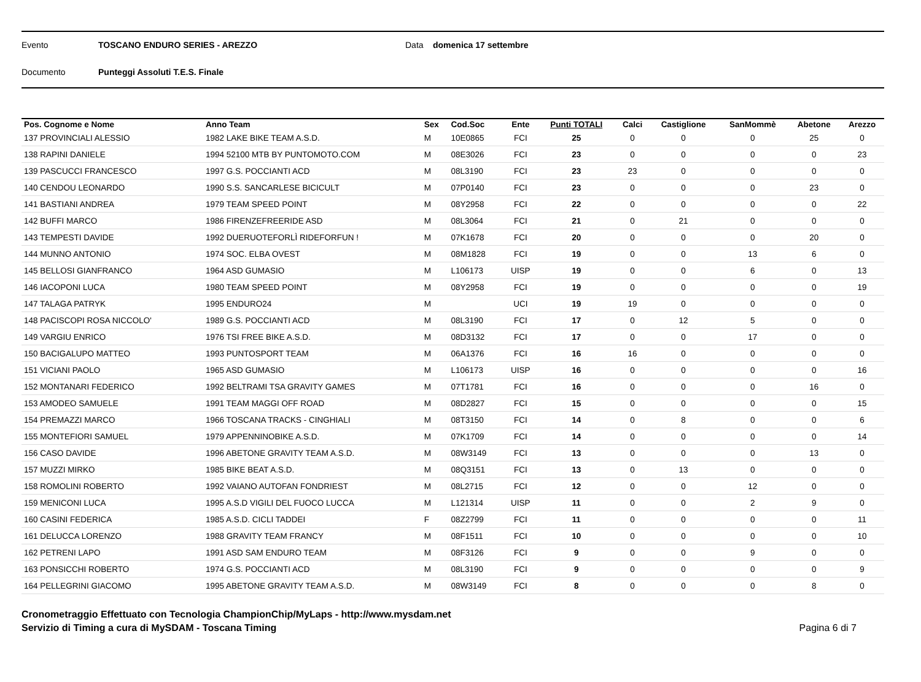Evento TOSCANO ENDURO SERIES - AREZZO Data domenica 17 settembre
Documento Punteggi Assoluti T.E.S. Finale
| Pos. Cognome e Nome | Anno Team | Sex | Cod.Soc | Ente | Punti TOTALI | Calci | Castiglione | SanMommè | Abetone | Arezzo |
| --- | --- | --- | --- | --- | --- | --- | --- | --- | --- | --- |
| 137 PROVINCIALI ALESSIO | 1982 LAKE BIKE TEAM A.S.D. | M | 10E0865 | FCI | 25 | 0 | 0 | 0 | 25 | 0 |
| 138 RAPINI DANIELE | 1994 52100 MTB BY PUNTOMOTO.COM | M | 08E3026 | FCI | 23 | 0 | 0 | 0 | 0 | 23 |
| 139 PASCUCCI FRANCESCO | 1997 G.S. POCCIANTI ACD | M | 08L3190 | FCI | 23 | 23 | 0 | 0 | 0 | 0 |
| 140 CENDOU LEONARDO | 1990 S.S. SANCARLESE BICICULT | M | 07P0140 | FCI | 23 | 0 | 0 | 0 | 23 | 0 |
| 141 BASTIANI ANDREA | 1979 TEAM SPEED POINT | M | 08Y2958 | FCI | 22 | 0 | 0 | 0 | 0 | 22 |
| 142 BUFFI MARCO | 1986 FIRENZEFREERIDE ASD | M | 08L3064 | FCI | 21 | 0 | 21 | 0 | 0 | 0 |
| 143 TEMPESTI DAVIDE | 1992 DUERUOTEFORLÌ RIDEFORFUN ! | M | 07K1678 | FCI | 20 | 0 | 0 | 0 | 20 | 0 |
| 144 MUNNO ANTONIO | 1974 SOC. ELBA OVEST | M | 08M1828 | FCI | 19 | 0 | 0 | 13 | 6 | 0 |
| 145 BELLOSI GIANFRANCO | 1964 ASD GUMASIO | M | L106173 | UISP | 19 | 0 | 0 | 6 | 0 | 13 |
| 146 IACOPONI LUCA | 1980 TEAM SPEED POINT | M | 08Y2958 | FCI | 19 | 0 | 0 | 0 | 0 | 19 |
| 147 TALAGA PATRYK | 1995 ENDURO24 | M | | UCI | 19 | 19 | 0 | 0 | 0 | 0 |
| 148 PACISCOPI ROSA NICCOLO' | 1989 G.S. POCCIANTI ACD | M | 08L3190 | FCI | 17 | 0 | 12 | 5 | 0 | 0 |
| 149 VARGIU ENRICO | 1976 TSI FREE BIKE A.S.D. | M | 08D3132 | FCI | 17 | 0 | 0 | 17 | 0 | 0 |
| 150 BACIGALUPO MATTEO | 1993 PUNTOSPORT TEAM | M | 06A1376 | FCI | 16 | 16 | 0 | 0 | 0 | 0 |
| 151 VICIANI PAOLO | 1965 ASD GUMASIO | M | L106173 | UISP | 16 | 0 | 0 | 0 | 0 | 16 |
| 152 MONTANARI FEDERICO | 1992 BELTRAMI TSA GRAVITY GAMES | M | 07T1781 | FCI | 16 | 0 | 0 | 0 | 16 | 0 |
| 153 AMODEO SAMUELE | 1991 TEAM MAGGI OFF ROAD | M | 08D2827 | FCI | 15 | 0 | 0 | 0 | 0 | 15 |
| 154 PREMAZZI MARCO | 1966 TOSCANA TRACKS - CINGHIALI | M | 08T3150 | FCI | 14 | 0 | 8 | 0 | 0 | 6 |
| 155 MONTEFIORI SAMUEL | 1979 APPENNINOBIKE A.S.D. | M | 07K1709 | FCI | 14 | 0 | 0 | 0 | 0 | 14 |
| 156 CASO DAVIDE | 1996 ABETONE GRAVITY TEAM A.S.D. | M | 08W3149 | FCI | 13 | 0 | 0 | 0 | 13 | 0 |
| 157 MUZZI MIRKO | 1985 BIKE BEAT A.S.D. | M | 08Q3151 | FCI | 13 | 0 | 13 | 0 | 0 | 0 |
| 158 ROMOLINI ROBERTO | 1992 VAIANO AUTOFAN FONDRIEST | M | 08L2715 | FCI | 12 | 0 | 0 | 12 | 0 | 0 |
| 159 MENICONI LUCA | 1995 A.S.D VIGILI DEL FUOCO LUCCA | M | L121314 | UISP | 11 | 0 | 0 | 2 | 9 | 0 |
| 160 CASINI FEDERICA | 1985 A.S.D. CICLI TADDEI | F | 08Z2799 | FCI | 11 | 0 | 0 | 0 | 0 | 11 |
| 161 DELUCCA LORENZO | 1988 GRAVITY TEAM FRANCY | M | 08F1511 | FCI | 10 | 0 | 0 | 0 | 0 | 10 |
| 162 PETRENI LAPO | 1991 ASD SAM ENDURO TEAM | M | 08F3126 | FCI | 9 | 0 | 0 | 9 | 0 | 0 |
| 163 PONSICCHI ROBERTO | 1974 G.S. POCCIANTI ACD | M | 08L3190 | FCI | 9 | 0 | 0 | 0 | 0 | 9 |
| 164 PELLEGRINI GIACOMO | 1995 ABETONE GRAVITY TEAM A.S.D. | M | 08W3149 | FCI | 8 | 0 | 0 | 0 | 8 | 0 |
Cronometraggio Effettuato con Tecnologia ChampionChip/MyLaps - http://www.mysdam.net
Servizio di Timing a cura di MySDAM - Toscana Timing
Pagina 6 di 7